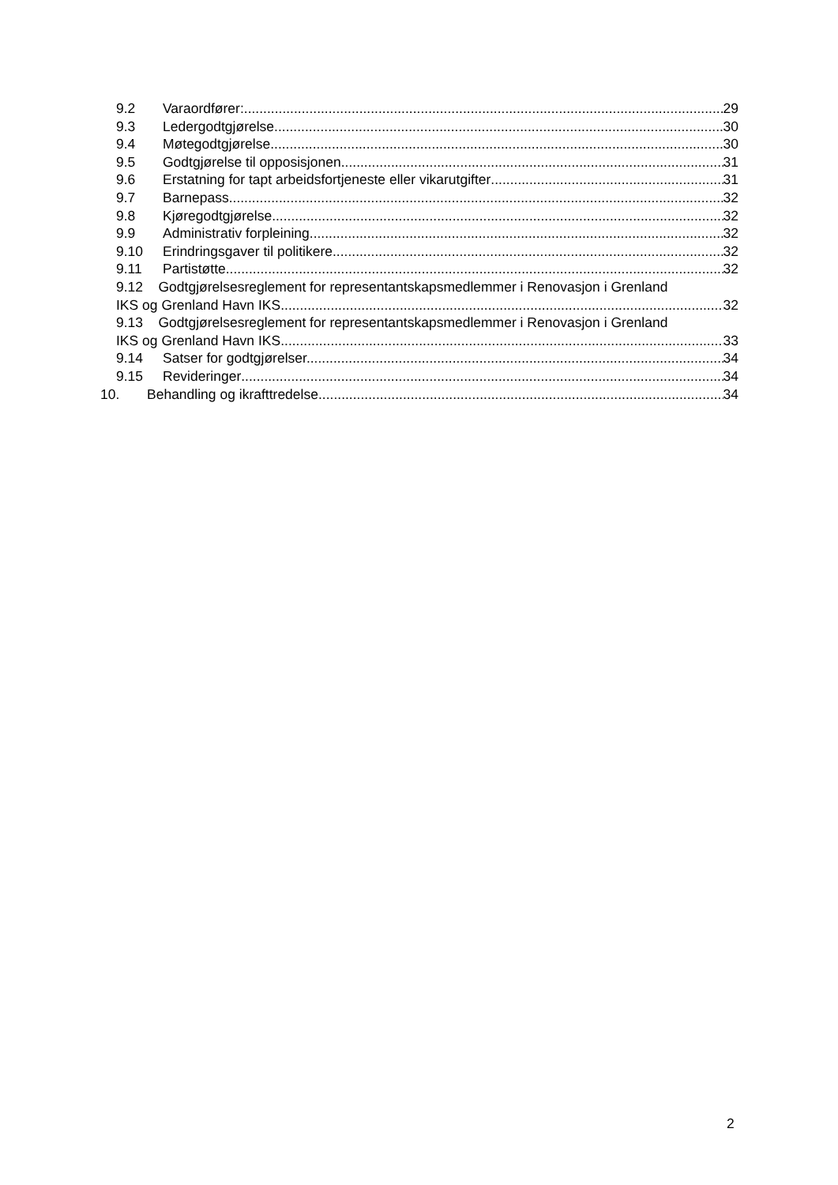9.2 Varaordfører: 29
9.3 Ledergodtgjørelse 30
9.4 Møtegodtgjørelse 30
9.5 Godtgjørelse til opposisjonen 31
9.6 Erstatning for tapt arbeidsfortjeneste eller vikarutgifter 31
9.7 Barnepass 32
9.8 Kjøregodtgjørelse 32
9.9 Administrativ forpleining 32
9.10 Erindringsgaver til politikere 32
9.11 Partistøtte 32
9.12 Godtgjørelsesreglement for representantskapsmedlemmer i Renovasjon i Grenland
IKS og Grenland Havn IKS 32
9.13 Godtgjørelsesreglement for representantskapsmedlemmer i Renovasjon i Grenland
IKS og Grenland Havn IKS 33
9.14 Satser for godtgjørelser. 34
9.15 Revideringer 34
10. Behandling og ikrafttredelse 34
2